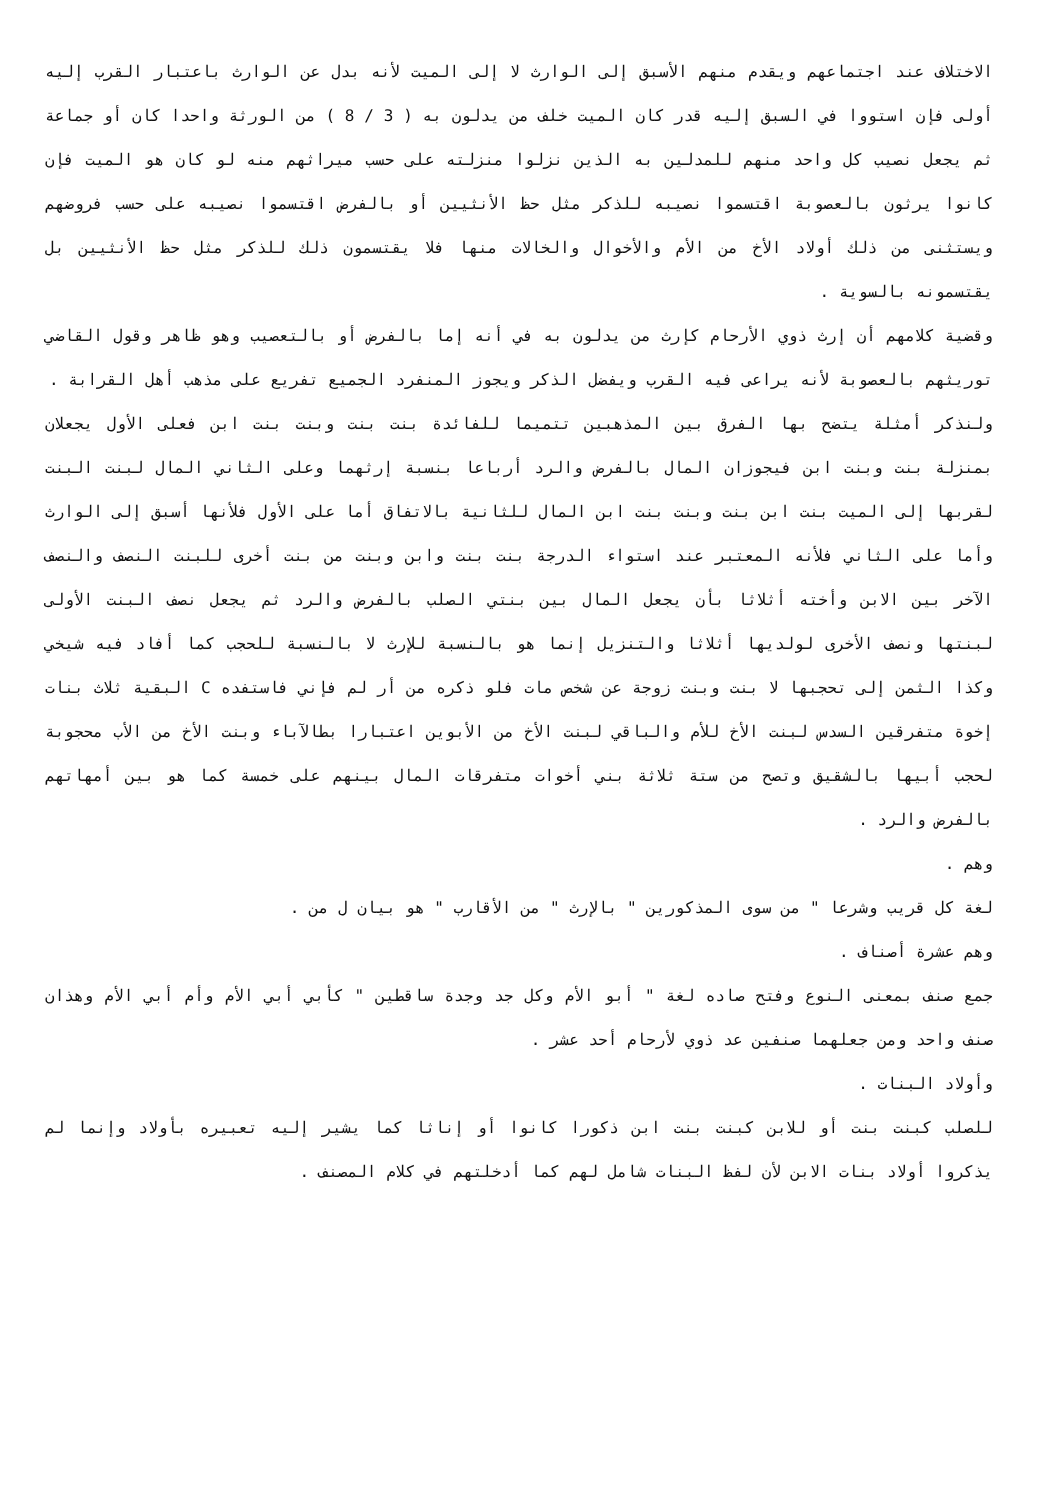الاختلاف عند اجتماعهم ويقدم منهم الأسبق إلى الوارث لا إلى الميت لأنه بدل عن الوارث باعتبار القرب إليه أولى فإن استووا في السبق إليه قدر كان الميت خلف من يدلون به ( 3 / 8 ) من الورثة واحدا كان أو جماعة ثم يجعل نصيب كل واحد منهم للمدلين به الذين نزلوا منزلته على حسب ميراثهم منه لو كان هو الميت فإن كانوا يرثون بالعصوبة اقتسموا نصيبه للذكر مثل حظ الأنثيين أو بالفرض اقتسموا نصيبه على حسب فروضهم ويستثنى من ذلك أولاد الأخ من الأم والأخوال والخالات منها فلا يقتسمون ذلك للذكر مثل حظ الأنثيين بل يقتسمونه بالسوية .
وقضية كلامهم أن إرث ذوي الأرحام كإرث من يدلون به في أنه إما بالفرض أو بالتعصيب وهو ظاهر وقول القاضي توريثهم بالعصوبة لأنه يراعى فيه القرب ويفضل الذكر ويجوز المنفرد الجميع تفريع على مذهب أهل القرابة .
ولنذكر أمثلة يتضح بها الفرق بين المذهبين تتميما للفائدة بنت بنت وبنت بنت ابن فعلى الأول يجعلان بمنزلة بنت وبنت ابن فيجوزان المال بالفرض والرد أرباعا بنسبة إرثهما وعلى الثاني المال لبنت البنت لقربها إلى الميت بنت ابن بنت وبنت بنت ابن المال للثانية بالاتفاق أما على الأول فلأنها أسبق إلى الوارث وأما على الثاني فلأنه المعتبر عند استواء الدرجة بنت بنت وابن وبنت من بنت أخرى للبنت النصف والنصف الآخر بين الابن وأخته أثلاثا بأن يجعل المال بين بنتي الصلب بالفرض والرد ثم يجعل نصف البنت الأولى لبنتها ونصف الأخرى لولديها أثلاثا والتنزيل إنما هو بالنسبة للإرث لا بالنسبة للحجب كما أفاد فيه شيخي وكذا الثمن إلى تحجبها لا بنت وبنت زوجة عن شخص مات فلو ذكره من أر لم فإني فاستفده C البقية ثلاث بنات إخوة متفرقين السدس لبنت الأخ للأم والباقي لبنت الأخ من الأبوين اعتبارا بطالآباء وبنت الأخ من الأب محجوبة لحجب أبيها بالشقيق وتصح من ستة ثلاثة بني أخوات متفرقات المال بينهم على خمسة كما هو بين أمهاتهم بالفرض والرد .
وهم .
لغة كل قريب وشرعا " من سوى المذكورين " بالإرث " من الأقارب " هو بيان ل من .
وهم عشرة أصناف .
جمع صنف بمعنى النوع وفتح صاده لغة " أبو الأم وكل جد وجدة ساقطين " كأبي أبي الأم وأم أبي الأم وهذان صنف واحد ومن جعلهما صنفين عد ذوي لأرحام أحد عشر .
وأولاد البنات .
للصلب كبنت بنت أو للابن كبنت بنت ابن ذكورا كانوا أو إناثا كما يشير إليه تعبيره بأولاد وإنما لم يذكروا أولاد بنات الابن لأن لفظ البنات شامل لهم كما أدخلتهم في كلام المصنف .